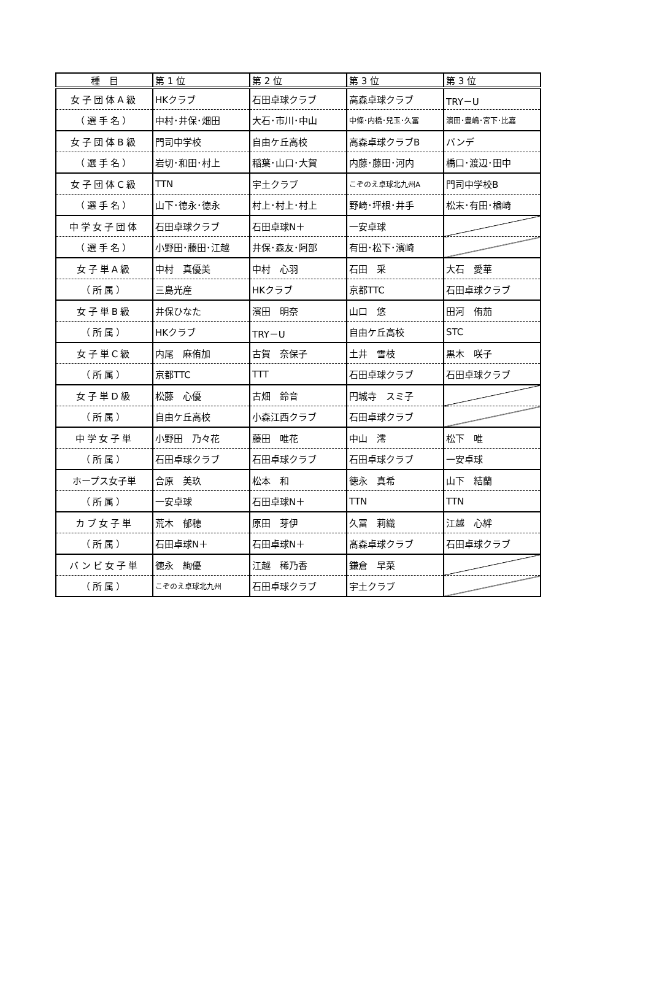| 種 目 | 第 1 位 | 第 2 位 | 第 3 位 | 第 3 位 |
| --- | --- | --- | --- | --- |
| 女子団体A級 | HKクラブ | 石田卓球クラブ | 高森卓球クラブ | TRY－U |
| （選手名） | 中村･井保･畑田 | 大石･市川･中山 | 中條･内橋･兒玉･久冨 | 濵田･豊嶋･宮下･比嘉 |
| 女子団体B級 | 門司中学校 | 自由ケ丘高校 | 高森卓球クラブB | バンデ |
| （選手名） | 岩切･和田･村上 | 稲葉･山口･大賀 | 内藤･藤田･河内 | 橋口･渡辺･田中 |
| 女子団体C級 | TTN | 宇土クラブ | こぞのえ卓球北九州A | 門司中学校B |
| （選手名） | 山下･徳永･徳永 | 村上･村上･村上 | 野崎･坪根･井手 | 松末･有田･楢崎 |
| 中学女子団体 | 石田卓球クラブ | 石田卓球N＋ | 一安卓球 | |
| （選手名） | 小野田･藤田･江越 | 井保･森友･阿部 | 有田･松下･濱崎 | |
| 女子単A級 | 中村 真優美 | 中村 心羽 | 石田 采 | 大石 愛華 |
| （所属） | 三島光産 | HKクラブ | 京都TTC | 石田卓球クラブ |
| 女子単B級 | 井保ひなた | 濱田 明奈 | 山口 悠 | 田河 侑茄 |
| （所属） | HKクラブ | TRY－U | 自由ケ丘高校 | STC |
| 女子単C級 | 内尾 麻侑加 | 古賀 奈保子 | 土井 雪枝 | 黒木 咲子 |
| （所属） | 京都TTC | TTT | 石田卓球クラブ | 石田卓球クラブ |
| 女子単D級 | 松藤 心優 | 古畑 鈴音 | 円城寺 スミ子 | |
| （所属） | 自由ケ丘高校 | 小森江西クラブ | 石田卓球クラブ | |
| 中学女子単 | 小野田 乃々花 | 藤田 唯花 | 中山 澪 | 松下 唯 |
| （所属） | 石田卓球クラブ | 石田卓球クラブ | 石田卓球クラブ | 一安卓球 |
| ホープス女子単 | 合原 美玖 | 松本 和 | 徳永 真希 | 山下 結蘭 |
| （所属） | 一安卓球 | 石田卓球N＋ | TTN | TTN |
| カブ女子単 | 荒木 郁穂 | 原田 芽伊 | 久冨 莉織 | 江越 心絆 |
| （所属） | 石田卓球N＋ | 石田卓球N＋ | 髙森卓球クラブ | 石田卓球クラブ |
| バンビ女子単 | 徳永 絢優 | 江越 稀乃香 | 鎌倉 早菜 | |
| （所属） | こぞのえ卓球北九州 | 石田卓球クラブ | 宇土クラブ | |